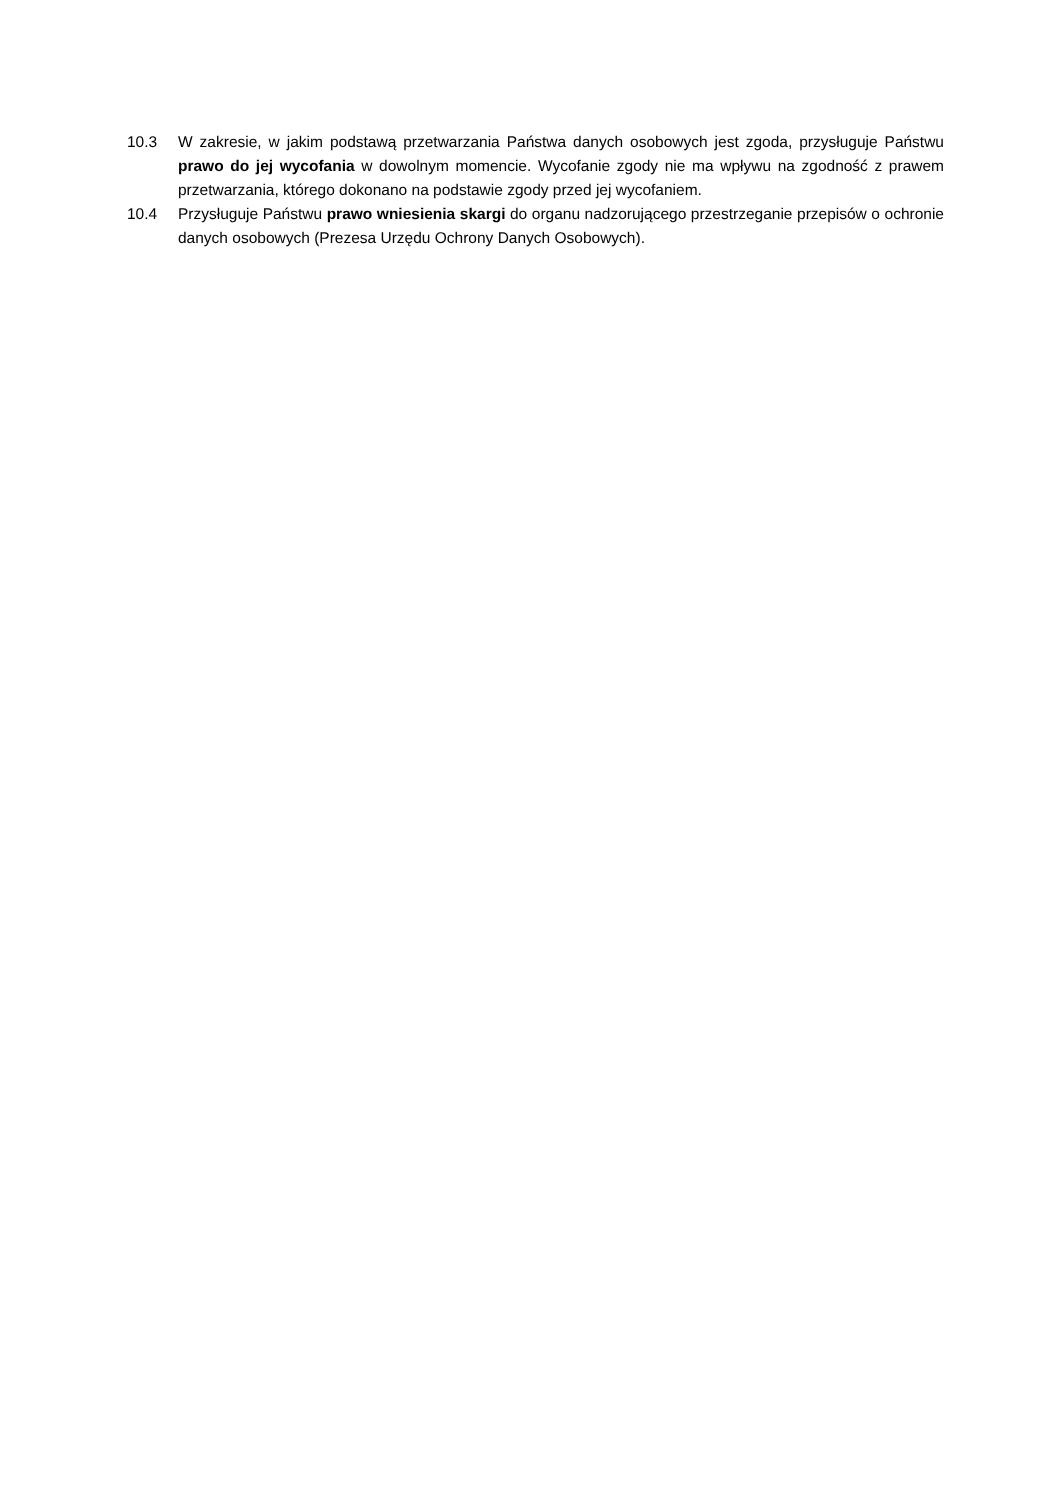10.3 W zakresie, w jakim podstawą przetwarzania Państwa danych osobowych jest zgoda, przysługuje Państwu prawo do jej wycofania w dowolnym momencie. Wycofanie zgody nie ma wpływu na zgodność z prawem przetwarzania, którego dokonano na podstawie zgody przed jej wycofaniem.
10.4 Przysługuje Państwu prawo wniesienia skargi do organu nadzorującego przestrzeganie przepisów o ochronie danych osobowych (Prezesa Urzędu Ochrony Danych Osobowych).